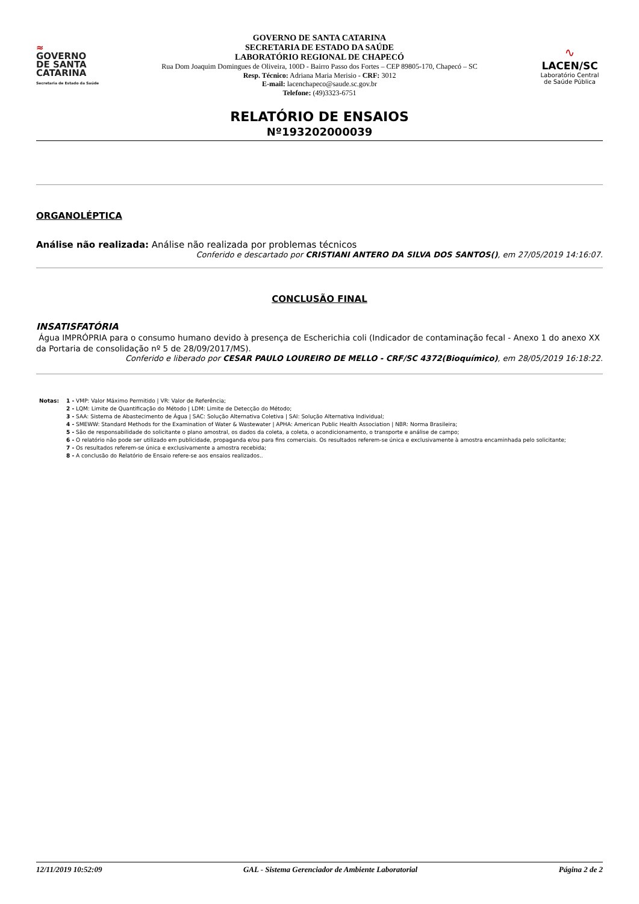≈
GOVERNO
DE SANTA
CATARINA
Secretaria de Estado da Saúde
GOVERNO DE SANTA CATARINA
SECRETARIA DE ESTADO DA SAÚDE
LABORATÓRIO REGIONAL DE CHAPECÓ
Rua Dom Joaquim Domingues de Oliveira, 100D - Bairro Passo dos Fortes – CEP 89805-170, Chapecó – SC
Resp. Técnico: Adriana Maria Merisio - CRF: 3012
E-mail: lacenchapeco@saude.sc.gov.br
Telefone: (49)3323-6751
∿
LACEN/SC
Laboratório Central de Saúde Pública
RELATÓRIO DE ENSAIOS
Nº193202000039
ORGANOLÉPTICA
Análise não realizada: Análise não realizada por problemas técnicos
Conferido e descartado por CRISTIANI ANTERO DA SILVA DOS SANTOS(), em 27/05/2019 14:16:07.
CONCLUSÃO FINAL
INSATISFATÓRIA
Água IMPRÓPRIA para o consumo humano devido à presença de Escherichia coli (Indicador de contaminação fecal - Anexo 1 do anexo XX da Portaria de consolidação nº 5 de 28/09/2017/MS).
Conferido e liberado por CESAR PAULO LOUREIRO DE MELLO - CRF/SC 4372(Bioquímico), em 28/05/2019 16:18:22.
Notas: 1 - VMP: Valor Máximo Permitido | VR: Valor de Referência;
2 - LQM: Limite de Quantificação do Método | LDM: Limite de Detecção do Método;
3 - SAA: Sistema de Abastecimento de Água | SAC: Solução Alternativa Coletiva | SAI: Solução Alternativa Individual;
4 - SMEWW: Standard Methods for the Examination of Water & Wastewater | APHA: American Public Health Association | NBR: Norma Brasileira;
5 - São de responsabilidade do solicitante o plano amostral, os dados da coleta, a coleta, o acondicionamento, o transporte e análise de campo;
6 - O relatório não pode ser utilizado em publicidade, propaganda e/ou para fins comerciais. Os resultados referem-se única e exclusivamente à amostra encaminhada pelo solicitante;
7 - Os resultados referem-se única e exclusivamente a amostra recebida;
8 - A conclusão do Relatório de Ensaio refere-se aos ensaios realizados..
12/11/2019 10:52:09 GAL - Sistema Gerenciador de Ambiente Laboratorial Página 2 de 2